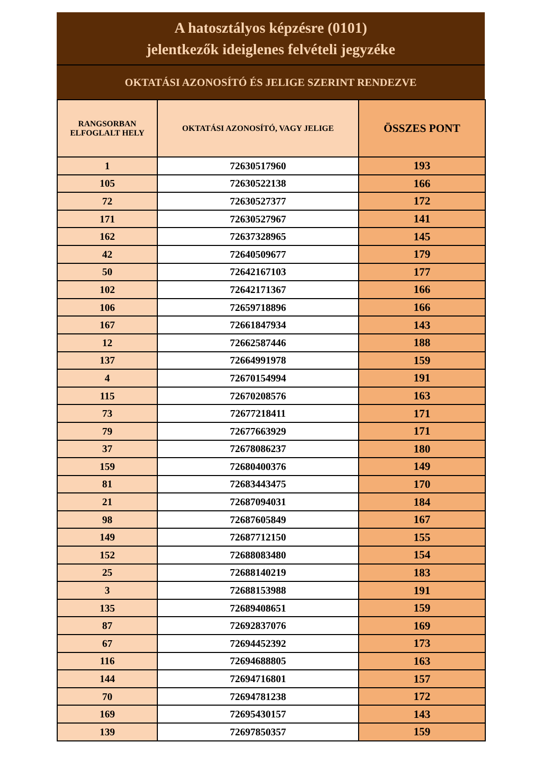A hatosztályos képzésre (0101)
jelentkezők ideiglenes felvételi jegyzéke
OKTATÁSI AZONOSÍTÓ ÉS JELIGE SZERINT RENDEZVE
| RANGSORBAN ELFOGLALT HELY | OKTATÁSI AZONOSÍTÓ, VAGY JELIGE | ÖSSZES PONT |
| --- | --- | --- |
| 1 | 72630517960 | 193 |
| 105 | 72630522138 | 166 |
| 72 | 72630527377 | 172 |
| 171 | 72630527967 | 141 |
| 162 | 72637328965 | 145 |
| 42 | 72640509677 | 179 |
| 50 | 72642167103 | 177 |
| 102 | 72642171367 | 166 |
| 106 | 72659718896 | 166 |
| 167 | 72661847934 | 143 |
| 12 | 72662587446 | 188 |
| 137 | 72664991978 | 159 |
| 4 | 72670154994 | 191 |
| 115 | 72670208576 | 163 |
| 73 | 72677218411 | 171 |
| 79 | 72677663929 | 171 |
| 37 | 72678086237 | 180 |
| 159 | 72680400376 | 149 |
| 81 | 72683443475 | 170 |
| 21 | 72687094031 | 184 |
| 98 | 72687605849 | 167 |
| 149 | 72687712150 | 155 |
| 152 | 72688083480 | 154 |
| 25 | 72688140219 | 183 |
| 3 | 72688153988 | 191 |
| 135 | 72689408651 | 159 |
| 87 | 72692837076 | 169 |
| 67 | 72694452392 | 173 |
| 116 | 72694688805 | 163 |
| 144 | 72694716801 | 157 |
| 70 | 72694781238 | 172 |
| 169 | 72695430157 | 143 |
| 139 | 72697850357 | 159 |